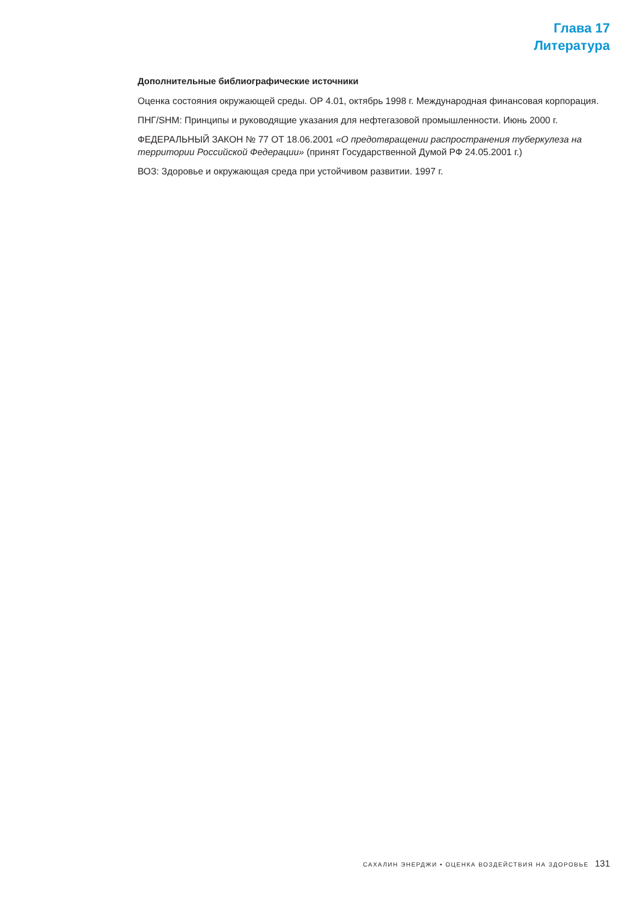Глава 17
Литература
Дополнительные библиографические источники
Оценка состояния окружающей среды. ОР 4.01, октябрь 1998 г. Международная финансовая корпорация.
ПНГ/SHM: Принципы и руководящие указания для нефтегазовой промышленности. Июнь 2000 г.
ФЕДЕРАЛЬНЫЙ ЗАКОН № 77 ОТ 18.06.2001 «О предотвращении распространения туберкулеза на территории Российской Федерации» (принят Государственной Думой РФ 24.05.2001 г.)
ВОЗ: Здоровье и окружающая среда при устойчивом развитии. 1997 г.
САХАЛИН ЭНЕРДЖИ • ОЦЕНКА ВОЗДЕЙСТВИЯ НА ЗДОРОВЬЕ 131